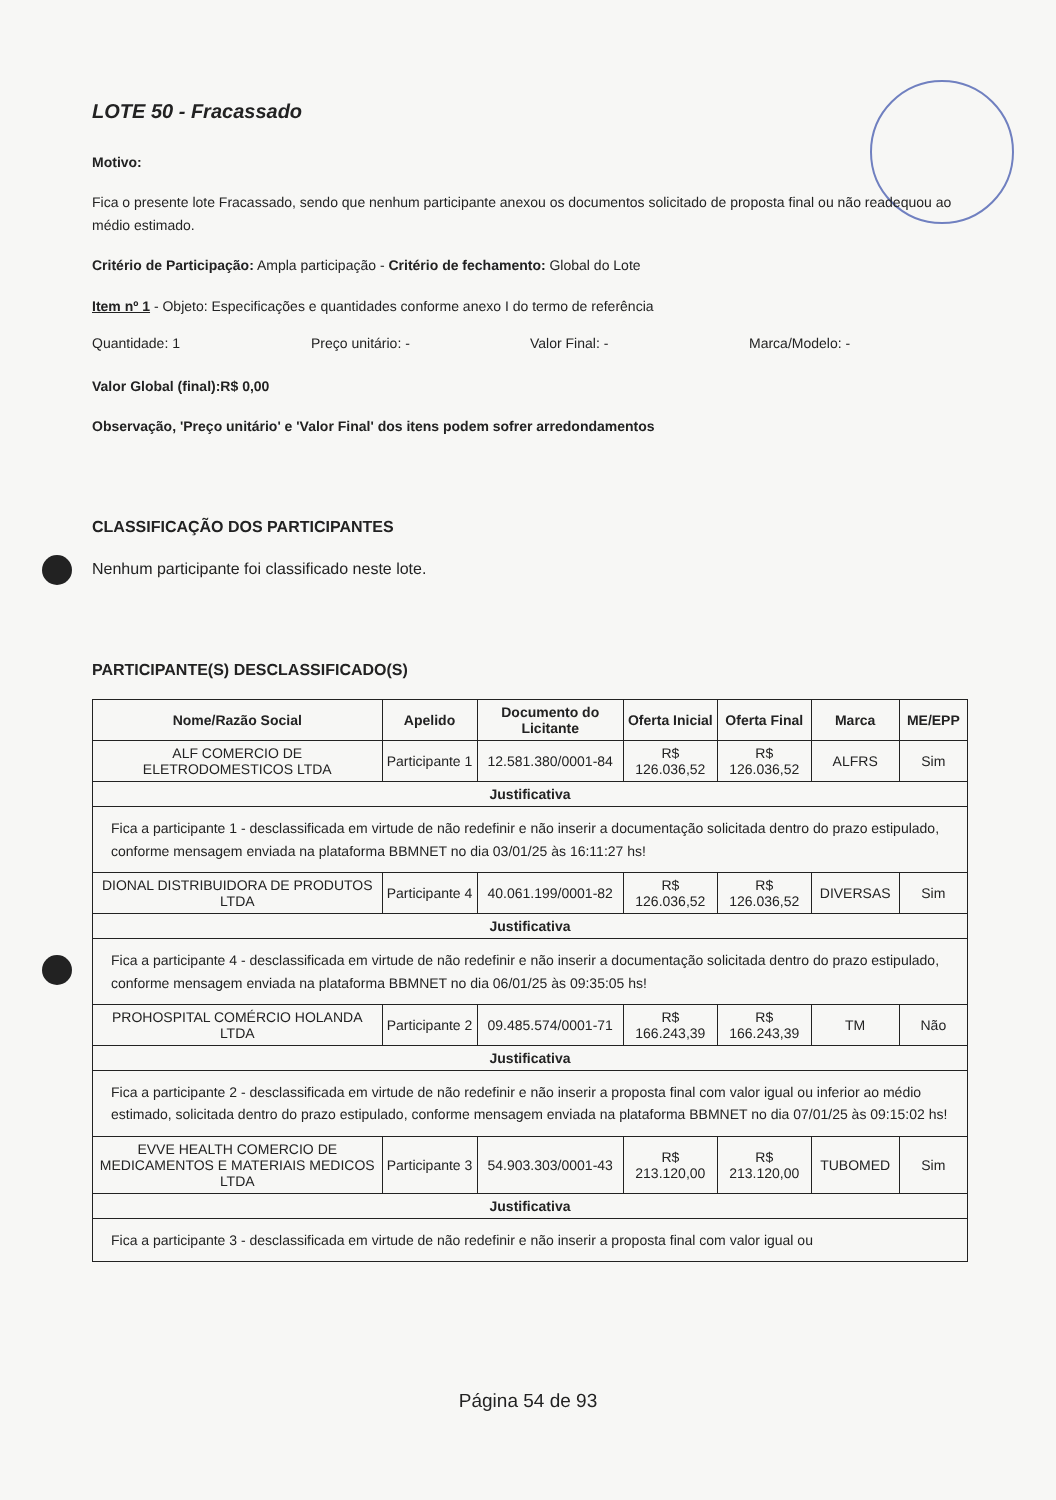LOTE 50 - Fracassado
Motivo:
Fica o presente lote Fracassado, sendo que nenhum participante anexou os documentos solicitado de proposta final ou não readequou ao médio estimado.
Critério de Participação: Ampla participação - Critério de fechamento: Global do Lote
Item nº 1 - Objeto: Especificações e quantidades conforme anexo I do termo de referência
Quantidade: 1 Preço unitário: - Valor Final: - Marca/Modelo: -
Valor Global (final):R$ 0,00
Observação, 'Preço unitário' e 'Valor Final' dos itens podem sofrer arredondamentos
CLASSIFICAÇÃO DOS PARTICIPANTES
Nenhum participante foi classificado neste lote.
PARTICIPANTE(S) DESCLASSIFICADO(S)
| Nome/Razão Social | Apelido | Documento do Licitante | Oferta Inicial | Oferta Final | Marca | ME/EPP |
| --- | --- | --- | --- | --- | --- | --- |
| ALF COMERCIO DE ELETRODOMESTICOS LTDA | Participante 1 | 12.581.380/0001-84 | R$ 126.036,52 | R$ 126.036,52 | ALFRS | Sim |
| Justificativa | | | | | | |
| Fica a participante 1 - desclassificada em virtude de não redefinir e não inserir a documentação solicitada dentro do prazo estipulado, conforme mensagem enviada na plataforma BBMNET no dia 03/01/25 às 16:11:27 hs! | | | | | | |
| DIONAL DISTRIBUIDORA DE PRODUTOS LTDA | Participante 4 | 40.061.199/0001-82 | R$ 126.036,52 | R$ 126.036,52 | DIVERSAS | Sim |
| Justificativa | | | | | | |
| Fica a participante 4 - desclassificada em virtude de não redefinir e não inserir a documentação solicitada dentro do prazo estipulado, conforme mensagem enviada na plataforma BBMNET no dia 06/01/25 às 09:35:05 hs! | | | | | | |
| PROHOSPITAL COMÉRCIO HOLANDA LTDA | Participante 2 | 09.485.574/0001-71 | R$ 166.243,39 | R$ 166.243,39 | TM | Não |
| Justificativa | | | | | | |
| Fica a participante 2 - desclassificada em virtude de não redefinir e não inserir a proposta final com valor igual ou inferior ao médio estimado, solicitada dentro do prazo estipulado, conforme mensagem enviada na plataforma BBMNET no dia 07/01/25 às 09:15:02 hs! | | | | | | |
| EVVE HEALTH COMERCIO DE MEDICAMENTOS E MATERIAIS MEDICOS LTDA | Participante 3 | 54.903.303/0001-43 | R$ 213.120,00 | R$ 213.120,00 | TUBOMED | Sim |
| Justificativa | | | | | | |
| Fica a participante 3 - desclassificada em virtude de não redefinir e não inserir a proposta final com valor igual ou | | | | | | |
Página 54 de 93